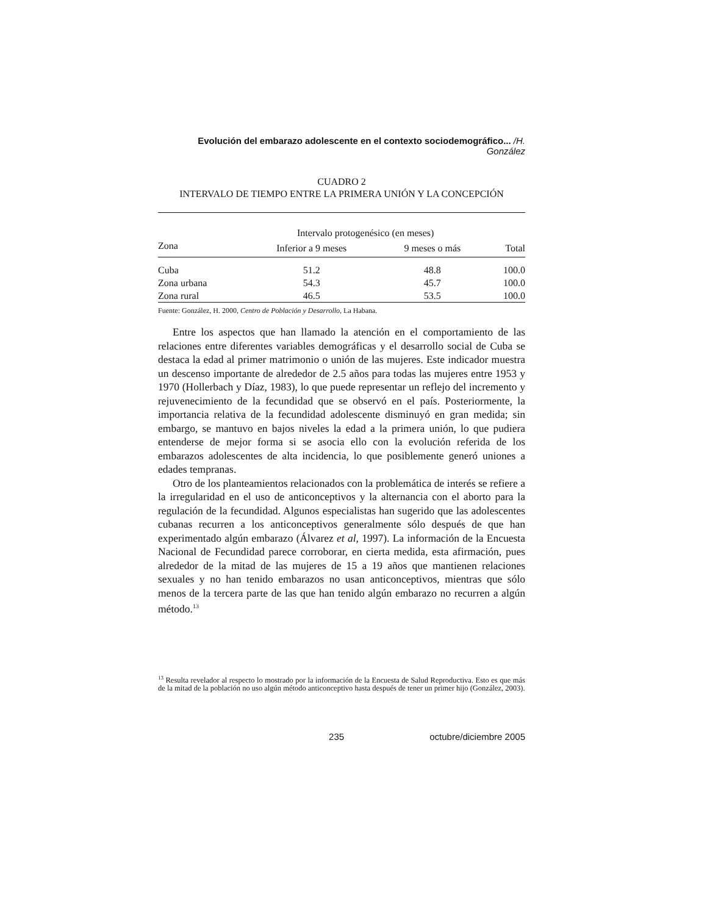Evolución del embarazo adolescente en el contexto sociodemográfico... /H. González
CUADRO 2
INTERVALO DE TIEMPO ENTRE LA PRIMERA UNIÓN Y LA CONCEPCIÓN
| | Intervalo protogenésico (en meses) | | |
| --- | --- | --- | --- |
| Zona | Inferior a 9 meses | 9 meses o más | Total |
| Cuba | 51.2 | 48.8 | 100.0 |
| Zona urbana | 54.3 | 45.7 | 100.0 |
| Zona rural | 46.5 | 53.5 | 100.0 |
Fuente: González, H. 2000, Centro de Población y Desarrollo, La Habana.
Entre los aspectos que han llamado la atención en el comportamiento de las relaciones entre diferentes variables demográficas y el desarrollo social de Cuba se destaca la edad al primer matrimonio o unión de las mujeres. Este indicador muestra un descenso importante de alrededor de 2.5 años para todas las mujeres entre 1953 y 1970 (Hollerbach y Díaz, 1983), lo que puede representar un reflejo del incremento y rejuvenecimiento de la fecundidad que se observó en el país. Posteriormente, la importancia relativa de la fecundidad adolescente disminuyó en gran medida; sin embargo, se mantuvo en bajos niveles la edad a la primera unión, lo que pudiera entenderse de mejor forma si se asocia ello con la evolución referida de los embarazos adolescentes de alta incidencia, lo que posiblemente generó uniones a edades tempranas.
Otro de los planteamientos relacionados con la problemática de interés se refiere a la irregularidad en el uso de anticonceptivos y la alternancia con el aborto para la regulación de la fecundidad. Algunos especialistas han sugerido que las adolescentes cubanas recurren a los anticonceptivos generalmente sólo después de que han experimentado algún embarazo (Álvarez et al, 1997). La información de la Encuesta Nacional de Fecundidad parece corroborar, en cierta medida, esta afirmación, pues alrededor de la mitad de las mujeres de 15 a 19 años que mantienen relaciones sexuales y no han tenido embarazos no usan anticonceptivos, mientras que sólo menos de la tercera parte de las que han tenido algún embarazo no recurren a algún método.<sup>13</sup>
<sup>13</sup> Resulta revelador al respecto lo mostrado por la información de la Encuesta de Salud Reproductiva. Esto es que más de la mitad de la población no uso algún método anticonceptivo hasta después de tener un primer hijo (González, 2003).
235 octubre/diciembre 2005